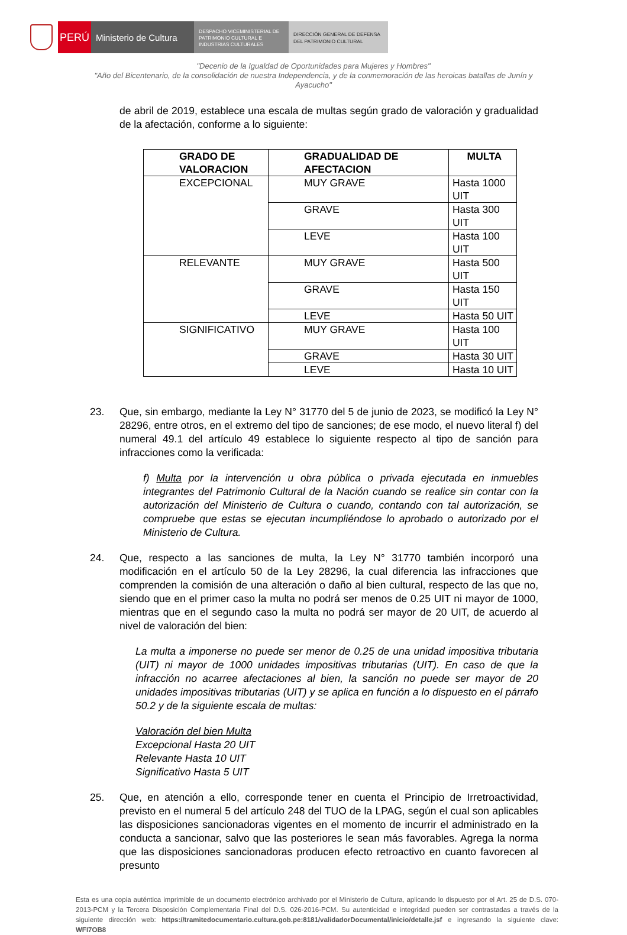PERÚ
Ministerio de Cultura
DESPACHO VICEMINISTERIAL DE PATRIMONIO CULTURAL E INDUSTRIAS CULTURALES
DIRECCIÓN GENERAL DE DEFENSA DEL PATRIMONIO CULTURAL
"Decenio de la Igualdad de Oportunidades para Mujeres y Hombres"
"Año del Bicentenario, de la consolidación de nuestra Independencia, y de la conmemoración de las heroicas batallas de Junín y Ayacucho"
de abril de 2019, establece una escala de multas según grado de valoración y gradualidad de la afectación, conforme a lo siguiente:
| GRADO DE VALORACION | GRADUALIDAD DE AFECTACION | MULTA |
| --- | --- | --- |
| EXCEPCIONAL | MUY GRAVE | Hasta 1000 UIT |
| | GRAVE | Hasta 300 UIT |
| | LEVE | Hasta 100 UIT |
| RELEVANTE | MUY GRAVE | Hasta 500 UIT |
| | GRAVE | Hasta 150 UIT |
| | LEVE | Hasta 50 UIT |
| SIGNIFICATIVO | MUY GRAVE | Hasta 100 UIT |
| | GRAVE | Hasta 30 UIT |
| | LEVE | Hasta 10 UIT |
23. Que, sin embargo, mediante la Ley N° 31770 del 5 de junio de 2023, se modificó la Ley N° 28296, entre otros, en el extremo del tipo de sanciones; de ese modo, el nuevo literal f) del numeral 49.1 del artículo 49 establece lo siguiente respecto al tipo de sanción para infracciones como la verificada:
f) Multa por la intervención u obra pública o privada ejecutada en inmuebles integrantes del Patrimonio Cultural de la Nación cuando se realice sin contar con la autorización del Ministerio de Cultura o cuando, contando con tal autorización, se compruebe que estas se ejecutan incumpliéndose lo aprobado o autorizado por el Ministerio de Cultura.
24. Que, respecto a las sanciones de multa, la Ley N° 31770 también incorporó una modificación en el artículo 50 de la Ley 28296, la cual diferencia las infracciones que comprenden la comisión de una alteración o daño al bien cultural, respecto de las que no, siendo que en el primer caso la multa no podrá ser menos de 0.25 UIT ni mayor de 1000, mientras que en el segundo caso la multa no podrá ser mayor de 20 UIT, de acuerdo al nivel de valoración del bien:
La multa a imponerse no puede ser menor de 0.25 de una unidad impositiva tributaria (UIT) ni mayor de 1000 unidades impositivas tributarias (UIT). En caso de que la infracción no acarree afectaciones al bien, la sanción no puede ser mayor de 20 unidades impositivas tributarias (UIT) y se aplica en función a lo dispuesto en el párrafo 50.2 y de la siguiente escala de multas:
Valoración del bien Multa
Excepcional Hasta 20 UIT
Relevante Hasta 10 UIT
Significativo Hasta 5 UIT
25. Que, en atención a ello, corresponde tener en cuenta el Principio de Irretroactividad, previsto en el numeral 5 del artículo 248 del TUO de la LPAG, según el cual son aplicables las disposiciones sancionadoras vigentes en el momento de incurrir el administrado en la conducta a sancionar, salvo que las posteriores le sean más favorables. Agrega la norma que las disposiciones sancionadoras producen efecto retroactivo en cuanto favorecen al presunto
Esta es una copia auténtica imprimible de un documento electrónico archivado por el Ministerio de Cultura, aplicando lo dispuesto por el Art. 25 de D.S. 070-2013-PCM y la Tercera Disposición Complementaria Final del D.S. 026-2016-PCM. Su autenticidad e integridad pueden ser contrastadas a través de la siguiente dirección web: https://tramitedocumentario.cultura.gob.pe:8181/validadorDocumental/inicio/detalle.jsf e ingresando la siguiente clave: WFI7OB8